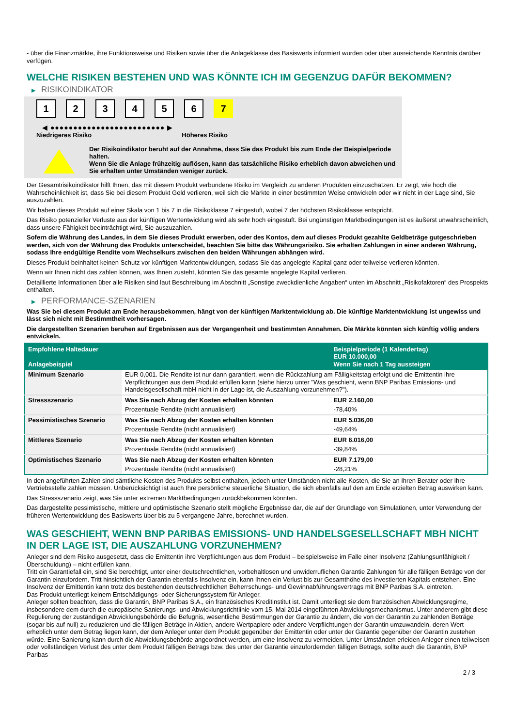- über die Finanzmärkte, ihre Funktionsweise und Risiken sowie über die Anlageklasse des Basiswerts informiert wurden oder über ausreichende Kenntnis darüber verfügen.
WELCHE RISIKEN BESTEHEN UND WAS KÖNNTE ICH IM GEGENZUG DAFÜR BEKOMMEN?
▶ RISIKOINDIKATOR
1 2 3 4 5 6 7
◀ ●●●●●●●●●●●●●●●●●●●●●●●●● ▶
Niedrigeres Risiko Höheres Risiko
Der Risikoindikator beruht auf der Annahme, dass Sie das Produkt bis zum Ende der Beispielperiode halten.
Wenn Sie die Anlage frühzeitig auflösen, kann das tatsächliche Risiko erheblich davon abweichen und Sie erhalten unter Umständen weniger zurück.
Der Gesamtrisikoindikator hilft Ihnen, das mit diesem Produkt verbundene Risiko im Vergleich zu anderen Produkten einzuschätzen. Er zeigt, wie hoch die Wahrscheinlichkeit ist, dass Sie bei diesem Produkt Geld verlieren, weil sich die Märkte in einer bestimmten Weise entwickeln oder wir nicht in der Lage sind, Sie auszuzahlen.
Wir haben dieses Produkt auf einer Skala von 1 bis 7 in die Risikoklasse 7 eingestuft, wobei 7 der höchsten Risikoklasse entspricht.
Das Risiko potenzieller Verluste aus der künftigen Wertentwicklung wird als sehr hoch eingestuft. Bei ungünstigen Marktbedingungen ist es äußerst unwahrscheinlich, dass unsere Fähigkeit beeinträchtigt wird, Sie auszuzahlen.
Sofern die Währung des Landes, in dem Sie dieses Produkt erwerben, oder des Kontos, dem auf dieses Produkt gezahlte Geldbeträge gutgeschrieben werden, sich von der Währung des Produkts unterscheidet, beachten Sie bitte das Währungsrisiko. Sie erhalten Zahlungen in einer anderen Währung, sodass Ihre endgültige Rendite vom Wechselkurs zwischen den beiden Währungen abhängen wird.
Dieses Produkt beinhaltet keinen Schutz vor künftigen Marktentwicklungen, sodass Sie das angelegte Kapital ganz oder teilweise verlieren könnten.
Wenn wir Ihnen nicht das zahlen können, was Ihnen zusteht, könnten Sie das gesamte angelegte Kapital verlieren.
Detaillierte Informationen über alle Risiken sind laut Beschreibung im Abschnitt „Sonstige zweckdienliche Angaben“ unten im Abschnitt „Risikofaktoren“ des Prospekts enthalten.
▶ PERFORMANCE-SZENARIEN
Was Sie bei diesem Produkt am Ende herausbekommen, hängt von der künftigen Marktentwicklung ab. Die künftige Marktentwicklung ist ungewiss und lässt sich nicht mit Bestimmtheit vorhersagen.
Die dargestellten Szenarien beruhen auf Ergebnissen aus der Vergangenheit und bestimmten Annahmen. Die Märkte könnten sich künftig völlig anders entwickeln.
| Empfohlene Haltedauer Anlagebeispiel | | Beispielperiode (1 Kalendertag) EUR 10.000,00 Wenn Sie nach 1 Tag aussteigen |
| Minimum Szenario | EUR 0,001. Die Rendite ist nur dann garantiert, wenn die Rückzahlung am Fälligkeitstag erfolgt und die Emittentin ihre Verpflichtungen aus dem Produkt erfüllen kann (siehe hierzu unter "Was geschieht, wenn BNP Paribas Emissions- und Handelsgesellschaft mbH nicht in der Lage ist, die Auszahlung vorzunehmen?"). | |
| Stressszenario | Was Sie nach Abzug der Kosten erhalten könnten | EUR 2.160,00 |
| | Prozentuale Rendite (nicht annualisiert) | -78,40% |
| Pessimistisches Szenario | Was Sie nach Abzug der Kosten erhalten könnten | EUR 5.036,00 |
| | Prozentuale Rendite (nicht annualisiert) | -49,64% |
| Mittleres Szenario | Was Sie nach Abzug der Kosten erhalten könnten | EUR 6.016,00 |
| | Prozentuale Rendite (nicht annualisiert) | -39,84% |
| Optimistisches Szenario | Was Sie nach Abzug der Kosten erhalten könnten | EUR 7.179,00 |
| | Prozentuale Rendite (nicht annualisiert) | -28,21% |
In den angeführten Zahlen sind sämtliche Kosten des Produkts selbst enthalten, jedoch unter Umständen nicht alle Kosten, die Sie an Ihren Berater oder Ihre Vertriebsstelle zahlen müssen. Unberücksichtigt ist auch Ihre persönliche steuerliche Situation, die sich ebenfalls auf den am Ende erzielten Betrag auswirken kann.
Das Stressszenario zeigt, was Sie unter extremen Marktbedingungen zurückbekommen könnten.
Das dargestellte pessimistische, mittlere und optimistische Szenario stellt mögliche Ergebnisse dar, die auf der Grundlage von Simulationen, unter Verwendung der früheren Wertentwicklung des Basiswerts über bis zu 5 vergangene Jahre, berechnet wurden.
WAS GESCHIEHT, WENN BNP PARIBAS EMISSIONS- UND HANDELSGESELLSCHAFT MBH NICHT IN DER LAGE IST, DIE AUSZAHLUNG VORZUNEHMEN?
Anleger sind dem Risiko ausgesetzt, dass die Emittentin ihre Verpflichtungen aus dem Produkt – beispielsweise im Falle einer Insolvenz (Zahlungsunfähigkeit / Überschuldung) – nicht erfüllen kann.
Tritt ein Garantiefall ein, sind Sie berechtigt, unter einer deutschrechtlichen, vorbehaltlosen und unwiderruflichen Garantie Zahlungen für alle fälligen Beträge von der Garantin einzufordern. Tritt hinsichtlich der Garantin ebenfalls Insolvenz ein, kann Ihnen ein Verlust bis zur Gesamthöhe des investierten Kapitals entstehen. Eine Insolvenz der Emittentin kann trotz des bestehenden deutschrechtlichen Beherrschungs- und Gewinnabführungsvertrags mit BNP Paribas S.A. eintreten.
Das Produkt unterliegt keinem Entschädigungs- oder Sicherungssystem für Anleger.
Anleger sollten beachten, dass die Garantin, BNP Paribas S.A., ein französisches Kreditinstitut ist. Damit unterliegt sie dem französischen Abwicklungsregime, insbesondere dem durch die europäische Sanierungs- und Abwicklungsrichtlinie vom 15. Mai 2014 eingeführten Abwicklungsmechanismus. Unter anderem gibt diese Regulierung der zuständigen Abwicklungsbehörde die Befugnis, wesentliche Bestimmungen der Garantie zu ändern, die von der Garantin zu zahlenden Beträge (sogar bis auf null) zu reduzieren und die fälligen Beträge in Aktien, andere Wertpapiere oder andere Verpflichtungen der Garantin umzuwandeln, deren Wert erheblich unter dem Betrag liegen kann, der dem Anleger unter dem Produkt gegenüber der Emittentin oder unter der Garantie gegenüber der Garantin zustehen würde. Eine Sanierung kann durch die Abwicklungsbehörde angeordnet werden, um eine Insolvenz zu vermeiden. Unter Umständen erleiden Anleger einen teilweisen oder vollständigen Verlust des unter dem Produkt fälligen Betrags bzw. des unter der Garantie einzufordernden fälligen Betrags, sollte auch die Garantin, BNP Paribas
2 / 3